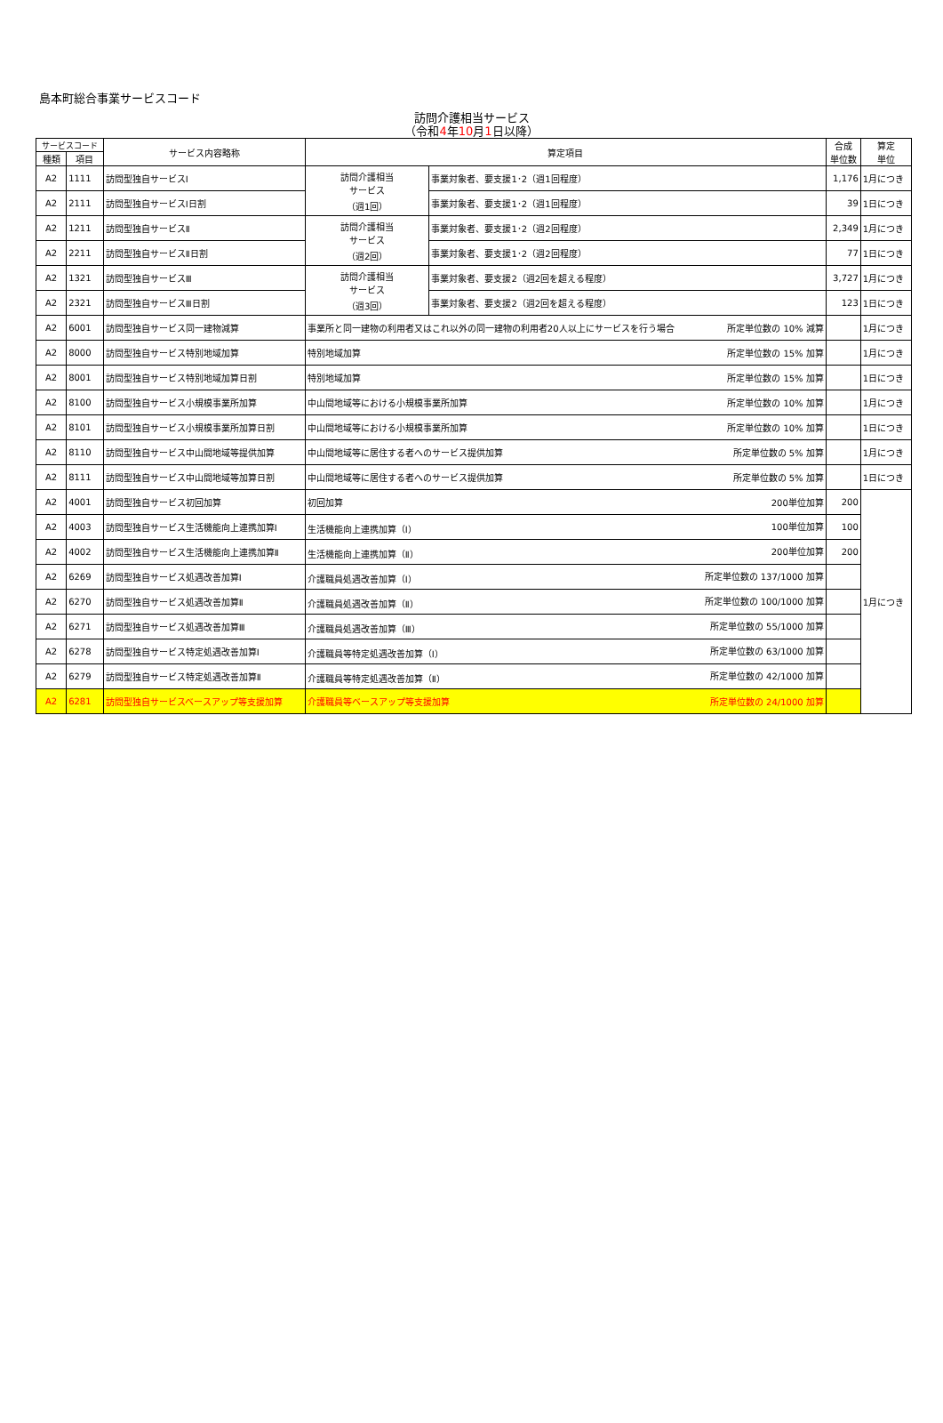島本町総合事業サービスコード
訪問介護相当サービス
（令和4年10月1日以降）
| サービスコード | | サービス内容略称 | 算定項目 | | 合成 単位数 | 算定 単位 |
| --- | --- | --- | --- | --- | --- | --- |
| 種類 | 項目 | | | | | |
| A2 | 1111 | 訪問型独自サービスⅠ | 訪問介護相当 サービス （週1回） | 事業対象者、要支援1･2（週1回程度） | 1,176 | 1月につき |
| A2 | 2111 | 訪問型独自サービスⅠ日割 | | 事業対象者、要支援1･2（週1回程度） | 39 | 1日につき |
| A2 | 1211 | 訪問型独自サービスⅡ | 訪問介護相当 サービス （週2回） | 事業対象者、要支援1･2（週2回程度） | 2,349 | 1月につき |
| A2 | 2211 | 訪問型独自サービスⅡ日割 | | 事業対象者、要支援1･2（週2回程度） | 77 | 1日につき |
| A2 | 1321 | 訪問型独自サービスⅢ | 訪問介護相当 サービス （週3回） | 事業対象者、要支援2（週2回を超える程度） | 3,727 | 1月につき |
| A2 | 2321 | 訪問型独自サービスⅢ日割 | | 事業対象者、要支援2（週2回を超える程度） | 123 | 1日につき |
| A2 | 6001 | 訪問型独自サービス同一建物減算 | 事業所と同一建物の利用者又はこれ以外の同一建物の利用者20人以上にサービスを行う場合 所定単位数の 10% 減算 | | | 1月につき |
| A2 | 8000 | 訪問型独自サービス特別地域加算 | 特別地域加算 所定単位数の 15% 加算 | | | 1月につき |
| A2 | 8001 | 訪問型独自サービス特別地域加算日割 | 特別地域加算 所定単位数の 15% 加算 | | | 1日につき |
| A2 | 8100 | 訪問型独自サービス小規模事業所加算 | 中山間地域等における小規模事業所加算 所定単位数の 10% 加算 | | | 1月につき |
| A2 | 8101 | 訪問型独自サービス小規模事業所加算日割 | 中山間地域等における小規模事業所加算 所定単位数の 10% 加算 | | | 1日につき |
| A2 | 8110 | 訪問型独自サービス中山間地域等提供加算 | 中山間地域等に居住する者へのサービス提供加算 所定単位数の 5% 加算 | | | 1月につき |
| A2 | 8111 | 訪問型独自サービス中山間地域等加算日割 | 中山間地域等に居住する者へのサービス提供加算 所定単位数の 5% 加算 | | | 1日につき |
| A2 | 4001 | 訪問型独自サービス初回加算 | 初回加算 200単位加算 | | 200 | 1月につき |
| A2 | 4003 | 訪問型独自サービス生活機能向上連携加算Ⅰ | 生活機能向上連携加算（Ⅰ） 100単位加算 | | 100 | |
| A2 | 4002 | 訪問型独自サービス生活機能向上連携加算Ⅱ | 生活機能向上連携加算（Ⅱ） 200単位加算 | | 200 | |
| A2 | 6269 | 訪問型独自サービス処遇改善加算Ⅰ | 介護職員処遇改善加算（Ⅰ） 所定単位数の 137/1000 加算 | | | |
| A2 | 6270 | 訪問型独自サービス処遇改善加算Ⅱ | 介護職員処遇改善加算（Ⅱ） 所定単位数の 100/1000 加算 | | | |
| A2 | 6271 | 訪問型独自サービス処遇改善加算Ⅲ | 介護職員処遇改善加算（Ⅲ） 所定単位数の 55/1000 加算 | | | |
| A2 | 6278 | 訪問型独自サービス特定処遇改善加算Ⅰ | 介護職員等特定処遇改善加算（Ⅰ） 所定単位数の 63/1000 加算 | | | |
| A2 | 6279 | 訪問型独自サービス特定処遇改善加算Ⅱ | 介護職員等特定処遇改善加算（Ⅱ） 所定単位数の 42/1000 加算 | | | |
| A2 | 6281 | 訪問型独自サービスベースアップ等支援加算 | 介護職員等ベースアップ等支援加算 所定単位数の 24/1000 加算 | | | |